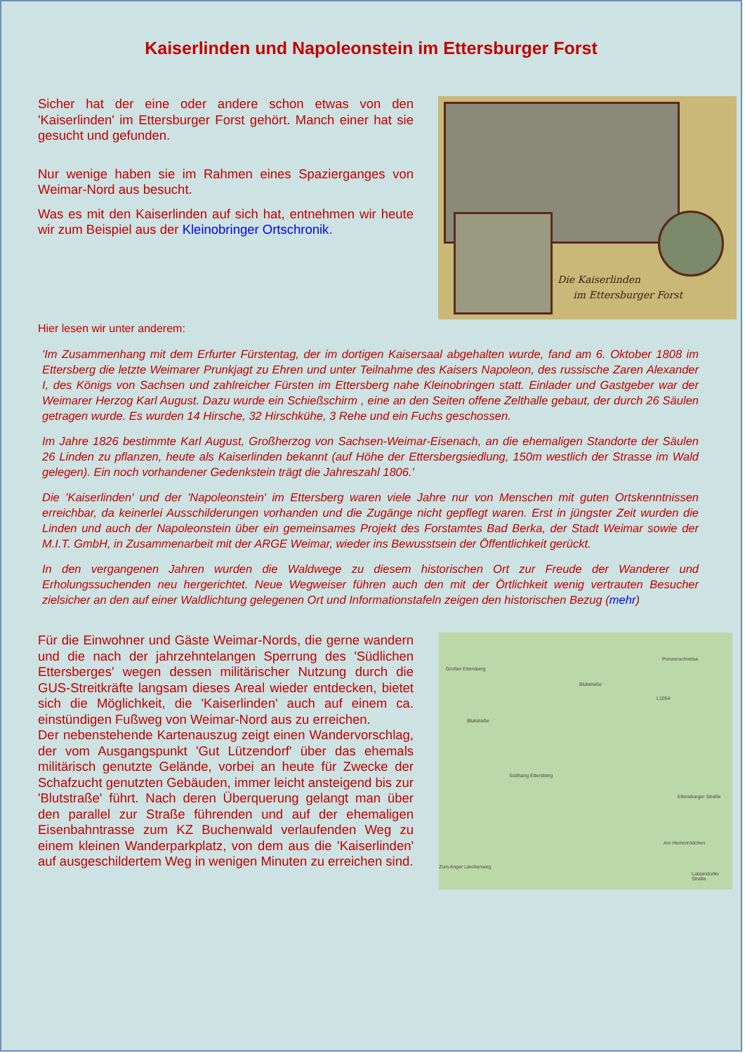Kaiserlinden und Napoleonstein im Ettersburger Forst
Sicher hat der eine oder andere schon etwas von den 'Kaiserlinden' im Ettersburger Forst gehört. Manch einer hat sie gesucht und gefunden.
Nur wenige haben sie im Rahmen eines Spazierganges von Weimar-Nord aus besucht.
Was es mit den Kaiserlinden auf sich hat, entnehmen wir heute wir zum Beispiel aus der Kleinobringer Ortschronik.
Die Kaiserlinden
im Ettersburger Forst
Hier lesen wir unter anderem:
'Im Zusammenhang mit dem Erfurter Fürstentag, der im dortigen Kaisersaal abgehalten wurde, fand am 6. Oktober 1808 im Ettersberg die letzte Weimarer Prunkjagt zu Ehren und unter Teilnahme des Kaisers Napoleon, des russische Zaren Alexander I, des Königs von Sachsen und zahlreicher Fürsten im Ettersberg nahe Kleinobringen statt. Einlader und Gastgeber war der Weimarer Herzog Karl August. Dazu wurde ein Schießschirm , eine an den Seiten offene Zelthalle gebaut, der durch 26 Säulen getragen wurde. Es wurden 14 Hirsche, 32 Hirschkühe, 3 Rehe und ein Fuchs geschossen.
Im Jahre 1826 bestimmte Karl August, Großherzog von Sachsen-Weimar-Eisenach, an die ehemaligen Standorte der Säulen 26 Linden zu pflanzen, heute als Kaiserlinden bekannt (auf Höhe der Ettersbergsiedlung, 150m westlich der Strasse im Wald gelegen). Ein noch vorhandener Gedenkstein trägt die Jahreszahl 1806.'
Die 'Kaiserlinden' und der 'Napoleonstein' im Ettersberg waren viele Jahre nur von Menschen mit guten Ortskenntnissen erreichbar, da keinerlei Ausschilderungen vorhanden und die Zugänge nicht gepflegt waren. Erst in jüngster Zeit wurden die Linden und auch der Napoleonstein über ein gemeinsames Projekt des Forstamtes Bad Berka, der Stadt Weimar sowie der M.I.T. GmbH, in Zusammenarbeit mit der ARGE Weimar, wieder ins Bewusstsein der Öffentlichkeit gerückt.
In den vergangenen Jahren wurden die Waldwege zu diesem historischen Ort zur Freude der Wanderer und Erholungssuchenden neu hergerichtet. Neue Wegweiser führen auch den mit der Örtlichkeit wenig vertrauten Besucher zielsicher an den auf einer Waldlichtung gelegenen Ort und Informationstafeln zeigen den historischen Bezug (mehr)
Für die Einwohner und Gäste Weimar-Nords, die gerne wandern und die nach der jahrzehntelangen Sperrung des 'Südlichen Ettersberges' wegen dessen militärischer Nutzung durch die GUS-Streitkräfte langsam dieses Areal wieder entdecken, bietet sich die Möglichkeit, die 'Kaiserlinden' auch auf einem ca. einstündigen Fußweg von Weimar-Nord aus zu erreichen.
Der nebenstehende Kartenauszug zeigt einen Wandervorschlag, der vom Ausgangspunkt 'Gut Lützendorf' über das ehemals militärisch genutzte Gelände, vorbei an heute für Zwecke der Schafzucht genutzten Gebäuden, immer leicht ansteigend bis zur 'Blutstraße' führt. Nach deren Überquerung gelangt man über den parallel zur Straße führenden und auf der ehemaligen Eisenbahntrasse zum KZ Buchenwald verlaufenden Weg zu einem kleinen Wanderparkplatz, von dem aus die 'Kaiserlinden' auf ausgeschildertem Weg in wenigen Minuten zu erreichen sind.
Großer Ettersberg
Prinzenschneise
Blutstraße
Blutstraße
L1054
Südhang Ettersberg
Ettersburger Straße
Am Herrenrödchen
Lützendorfer Straße
Zum Anger Lärchenweg